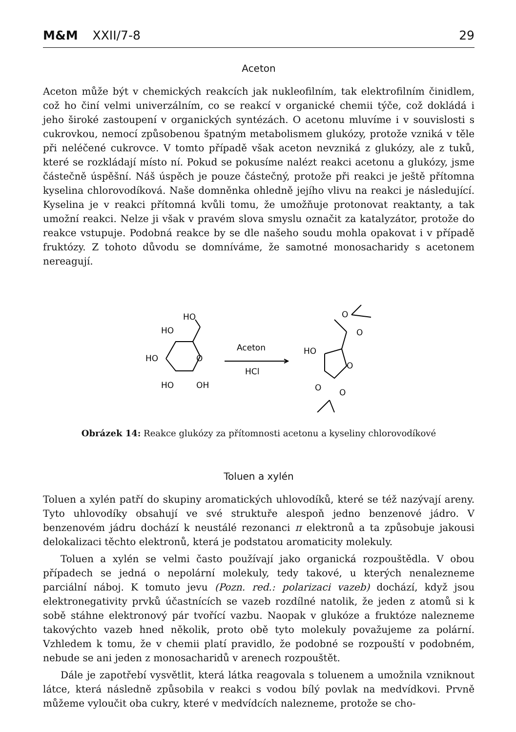M&M XXII/7-8 29
Aceton
Aceton může být v chemických reakcích jak nukleofilním, tak elektrofilním činidlem, což ho činí velmi univerzálním, co se reakcí v organické chemii týče, což dokládá i jeho široké zastoupení v organických syntézách. O acetonu mluvíme i v souvislosti s cukrovkou, nemocí způsobenou špatným metabolismem glukózy, protože vzniká v těle při neléčené cukrovce. V tomto případě však aceton nevzniká z glukózy, ale z tuků, které se rozkládají místo ní. Pokud se pokusíme nalézt reakci acetonu a glukózy, jsme částečně úspěšní. Náš úspěch je pouze částečný, protože při reakci je ještě přítomna kyselina chlorovodíková. Naše domněnka ohledně jejího vlivu na reakci je následující. Kyselina je v reakci přítomná kvůli tomu, že umožňuje protonovat reaktanty, a tak umožní reakci. Nelze ji však v pravém slova smyslu označit za katalyzátor, protože do reakce vstupuje. Podobná reakce by se dle našeho soudu mohla opakovat i v případě fruktózy. Z tohoto důvodu se domníváme, že samotné monosacharidy s acetonem nereagují.
HO
HO
HO
O
HO
OH
Aceton
HCl
HO
O
O
O
O
O
Obrázek 14: Reakce glukózy za přítomnosti acetonu a kyseliny chlorovodíkové
Toluen a xylén
Toluen a xylén patří do skupiny aromatických uhlovodíků, které se též nazývají areny. Tyto uhlovodíky obsahují ve své struktuře alespoň jedno benzenové jádro. V benzenovém jádru dochází k neustálé rezonanci π elektronů a ta způsobuje jakousi delokalizaci těchto elektronů, která je podstatou aromaticity molekuly.
Toluen a xylén se velmi často používají jako organická rozpouštědla. V obou případech se jedná o nepolární molekuly, tedy takové, u kterých nenalezneme parciální náboj. K tomuto jevu (Pozn. red.: polarizaci vazeb) dochází, když jsou elektronegativity prvků účastnících se vazeb rozdílné natolik, že jeden z atomů si k sobě stáhne elektronový pár tvořící vazbu. Naopak v glukóze a fruktóze nalezneme takovýchto vazeb hned několik, proto obě tyto molekuly považujeme za polární. Vzhledem k tomu, že v chemii platí pravidlo, že podobné se rozpouští v podobném, nebude se ani jeden z monosacharidů v arenech rozpouštět.
Dále je zapotřebí vysvětlit, která látka reagovala s toluenem a umožnila vzniknout látce, která následně způsobila v reakci s vodou bílý povlak na medvídkovi. Prvně můžeme vyloučit oba cukry, které v medvídcích nalezneme, protože se cho-